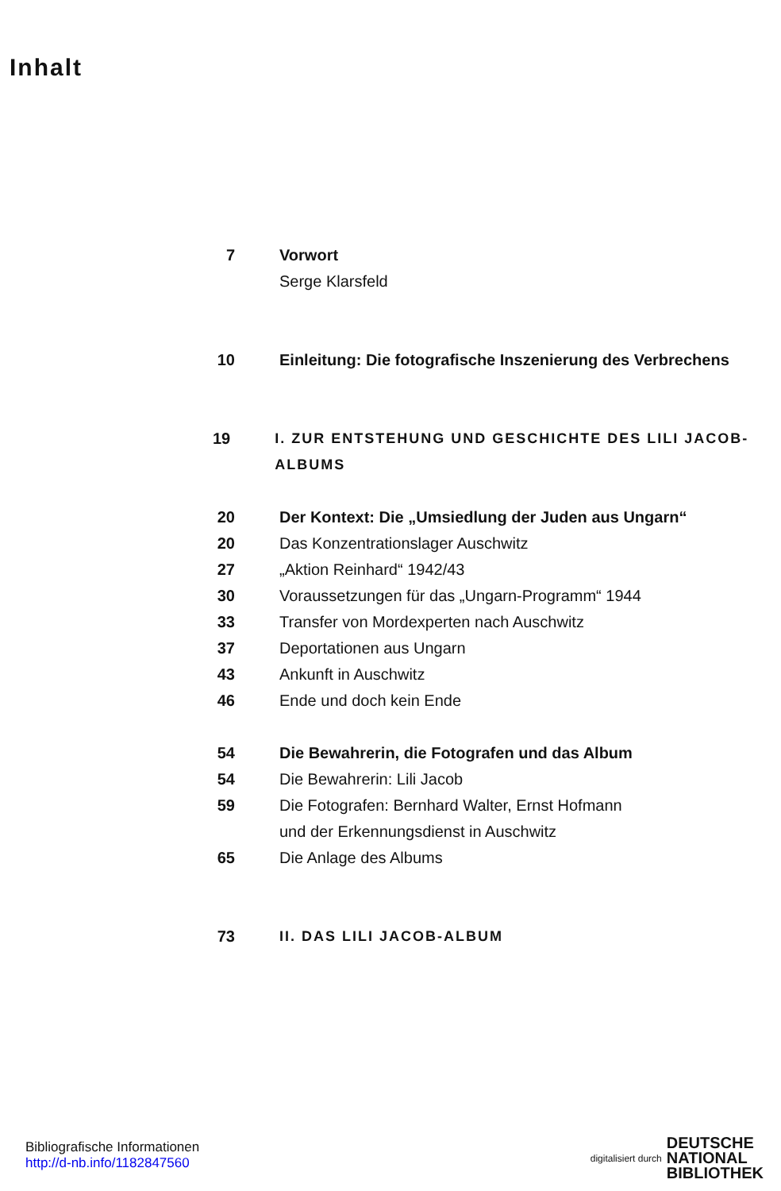Inhalt
7 Vorwort
Serge Klarsfeld
10 Einleitung: Die fotografische Inszenierung des Verbrechens
19 I. ZUR ENTSTEHUNG UND GESCHICHTE DES LILI JACOB-ALBUMS
20 Der Kontext: Die „Umsiedlung der Juden aus Ungarn“
20 Das Konzentrationslager Auschwitz
27 „Aktion Reinhard“ 1942/43
30 Voraussetzungen für das „Ungarn-Programm“ 1944
33 Transfer von Mordexperten nach Auschwitz
37 Deportationen aus Ungarn
43 Ankunft in Auschwitz
46 Ende und doch kein Ende
54 Die Bewahrerin, die Fotografen und das Album
54 Die Bewahrerin: Lili Jacob
59 Die Fotografen: Bernhard Walter, Ernst Hofmann
und der Erkennungsdienst in Auschwitz
65 Die Anlage des Albums
73 II. DAS LILI JACOB-ALBUM
Bibliografische Informationen
http://d-nb.info/1182847560
digitalisiert durch
DEUTSCHE
NATIONAL
BIBLIOTHEK